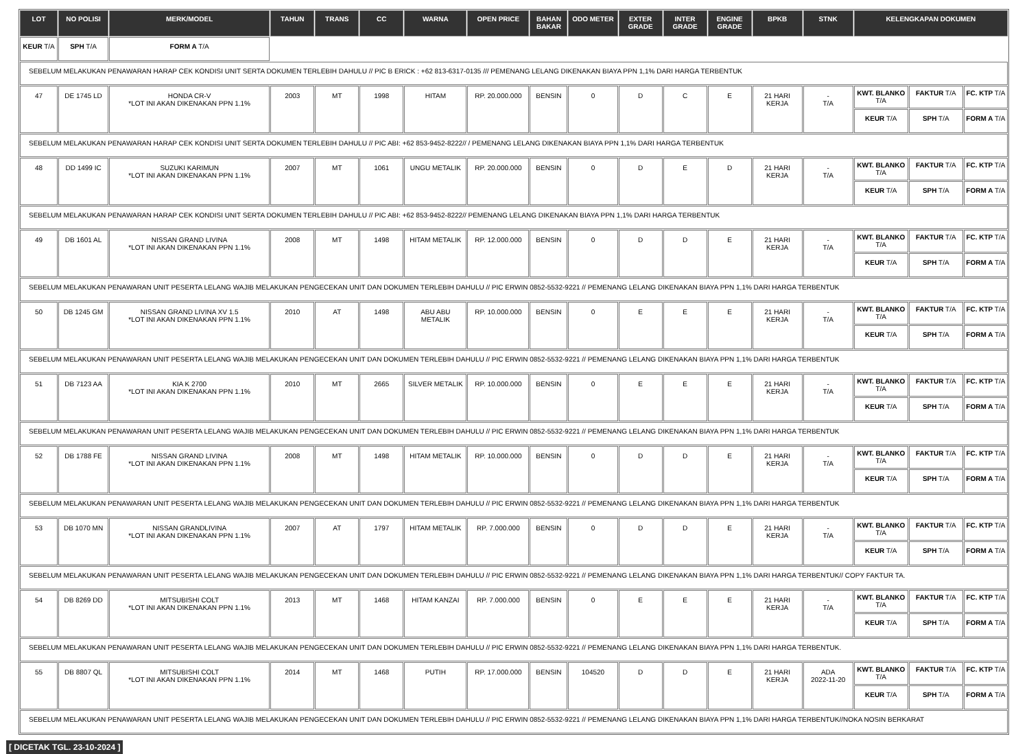| LOT | NO POLISI | MERK/MODEL | TAHUN | TRANS | CC | WARNA | OPEN PRICE | BAHAN BAKAR | ODO METER | EXTER GRADE | INTER GRADE | ENGINE GRADE | BPKB | STNK | KELENGKAPAN DOKUMEN | | |
| --- | --- | --- | --- | --- | --- | --- | --- | --- | --- | --- | --- | --- | --- | --- | --- | --- | --- |
| KEUR T/A | SPH T/A | FORM A T/A | | | | | | | | | | | | | | | |
| SEBELUM MELAKUKAN PENAWARAN HARAP CEK KONDISI UNIT SERTA DOKUMEN TERLEBIH DAHULU // PIC B ERICK : +62 813-6317-0135 /// PEMENANG LELANG DIKENAKAN BIAYA PPN 1,1% DARI HARGA TERBENTUK | | | | | | | | | | | | | | | | | |
| 47 | DE 1745 LD | HONDA CR-V *LOT INI AKAN DIKENAKAN PPN 1.1% | 2003 | MT | 1998 | HITAM | RP. 20.000.000 | BENSIN | 0 | D | C | E | 21 HARI KERJA | - T/A | KWT. BLANKO T/A | FAKTUR T/A | FC. KTP T/A |
| | | | | | | | | | | | | | | | KEUR T/A | SPH T/A | FORM A T/A |
| SEBELUM MELAKUKAN PENAWARAN HARAP CEK KONDISI UNIT SERTA DOKUMEN TERLEBIH DAHULU // PIC ABI: +62 853-9452-8222// / PEMENANG LELANG DIKENAKAN BIAYA PPN 1,1% DARI HARGA TERBENTUK | | | | | | | | | | | | | | | | | |
| 48 | DD 1499 IC | SUZUKI KARIMUN *LOT INI AKAN DIKENAKAN PPN 1.1% | 2007 | MT | 1061 | UNGU METALIK | RP. 20.000.000 | BENSIN | 0 | D | E | D | 21 HARI KERJA | - T/A | KWT. BLANKO T/A | FAKTUR T/A | FC. KTP T/A |
| | | | | | | | | | | | | | | | KEUR T/A | SPH T/A | FORM A T/A |
| SEBELUM MELAKUKAN PENAWARAN HARAP CEK KONDISI UNIT SERTA DOKUMEN TERLEBIH DAHULU // PIC ABI: +62 853-9452-8222// PEMENANG LELANG DIKENAKAN BIAYA PPN 1,1% DARI HARGA TERBENTUK | | | | | | | | | | | | | | | | | |
| 49 | DB 1601 AL | NISSAN GRAND LIVINA *LOT INI AKAN DIKENAKAN PPN 1.1% | 2008 | MT | 1498 | HITAM METALIK | RP. 12.000.000 | BENSIN | 0 | D | D | E | 21 HARI KERJA | - T/A | KWT. BLANKO T/A | FAKTUR T/A | FC. KTP T/A |
| | | | | | | | | | | | | | | | KEUR T/A | SPH T/A | FORM A T/A |
| SEBELUM MELAKUKAN PENAWARAN UNIT PESERTA LELANG WAJIB MELAKUKAN PENGECEKAN UNIT DAN DOKUMEN TERLEBIH DAHULU // PIC ERWIN 0852-5532-9221 // PEMENANG LELANG DIKENAKAN BIAYA PPN 1,1% DARI HARGA TERBENTUK | | | | | | | | | | | | | | | | | |
| 50 | DB 1245 GM | NISSAN GRAND LIVINA XV 1.5 *LOT INI AKAN DIKENAKAN PPN 1.1% | 2010 | AT | 1498 | ABU ABU METALIK | RP. 10.000.000 | BENSIN | 0 | E | E | E | 21 HARI KERJA | - T/A | KWT. BLANKO T/A | FAKTUR T/A | FC. KTP T/A |
| | | | | | | | | | | | | | | | KEUR T/A | SPH T/A | FORM A T/A |
| SEBELUM MELAKUKAN PENAWARAN UNIT PESERTA LELANG WAJIB MELAKUKAN PENGECEKAN UNIT DAN DOKUMEN TERLEBIH DAHULU // PIC ERWIN 0852-5532-9221 // PEMENANG LELANG DIKENAKAN BIAYA PPN 1,1% DARI HARGA TERBENTUK | | | | | | | | | | | | | | | | | |
| 51 | DB 7123 AA | KIA K 2700 *LOT INI AKAN DIKENAKAN PPN 1.1% | 2010 | MT | 2665 | SILVER METALIK | RP. 10.000.000 | BENSIN | 0 | E | E | E | 21 HARI KERJA | - T/A | KWT. BLANKO T/A | FAKTUR T/A | FC. KTP T/A |
| | | | | | | | | | | | | | | | KEUR T/A | SPH T/A | FORM A T/A |
| SEBELUM MELAKUKAN PENAWARAN UNIT PESERTA LELANG WAJIB MELAKUKAN PENGECEKAN UNIT DAN DOKUMEN TERLEBIH DAHULU // PIC ERWIN 0852-5532-9221 // PEMENANG LELANG DIKENAKAN BIAYA PPN 1,1% DARI HARGA TERBENTUK | | | | | | | | | | | | | | | | | |
| 52 | DB 1788 FE | NISSAN GRAND LIVINA *LOT INI AKAN DIKENAKAN PPN 1.1% | 2008 | MT | 1498 | HITAM METALIK | RP. 10.000.000 | BENSIN | 0 | D | D | E | 21 HARI KERJA | - T/A | KWT. BLANKO T/A | FAKTUR T/A | FC. KTP T/A |
| | | | | | | | | | | | | | | | KEUR T/A | SPH T/A | FORM A T/A |
| SEBELUM MELAKUKAN PENAWARAN UNIT PESERTA LELANG WAJIB MELAKUKAN PENGECEKAN UNIT DAN DOKUMEN TERLEBIH DAHULU // PIC ERWIN 0852-5532-9221 // PEMENANG LELANG DIKENAKAN BIAYA PPN 1,1% DARI HARGA TERBENTUK | | | | | | | | | | | | | | | | | |
| 53 | DB 1070 MN | NISSAN GRANDLIVINA *LOT INI AKAN DIKENAKAN PPN 1.1% | 2007 | AT | 1797 | HITAM METALIK | RP. 7.000.000 | BENSIN | 0 | D | D | E | 21 HARI KERJA | - T/A | KWT. BLANKO T/A | FAKTUR T/A | FC. KTP T/A |
| | | | | | | | | | | | | | | | KEUR T/A | SPH T/A | FORM A T/A |
| SEBELUM MELAKUKAN PENAWARAN UNIT PESERTA LELANG WAJIB MELAKUKAN PENGECEKAN UNIT DAN DOKUMEN TERLEBIH DAHULU // PIC ERWIN 0852-5532-9221 // PEMENANG LELANG DIKENAKAN BIAYA PPN 1,1% DARI HARGA TERBENTUK// COPY FAKTUR TA. | | | | | | | | | | | | | | | | | |
| 54 | DB 8269 DD | MITSUBISHI COLT *LOT INI AKAN DIKENAKAN PPN 1.1% | 2013 | MT | 1468 | HITAM KANZAI | RP. 7.000.000 | BENSIN | 0 | E | E | E | 21 HARI KERJA | - T/A | KWT. BLANKO T/A | FAKTUR T/A | FC. KTP T/A |
| | | | | | | | | | | | | | | | KEUR T/A | SPH T/A | FORM A T/A |
| SEBELUM MELAKUKAN PENAWARAN UNIT PESERTA LELANG WAJIB MELAKUKAN PENGECEKAN UNIT DAN DOKUMEN TERLEBIH DAHULU // PIC ERWIN 0852-5532-9221 // PEMENANG LELANG DIKENAKAN BIAYA PPN 1,1% DARI HARGA TERBENTUK. | | | | | | | | | | | | | | | | | |
| 55 | DB 8807 QL | MITSUBISHI COLT *LOT INI AKAN DIKENAKAN PPN 1.1% | 2014 | MT | 1468 | PUTIH | RP. 17.000.000 | BENSIN | 104520 | D | D | E | 21 HARI KERJA | ADA 2022-11-20 | KWT. BLANKO T/A | FAKTUR T/A | FC. KTP T/A |
| | | | | | | | | | | | | | | | KEUR T/A | SPH T/A | FORM A T/A |
| SEBELUM MELAKUKAN PENAWARAN UNIT PESERTA LELANG WAJIB MELAKUKAN PENGECEKAN UNIT DAN DOKUMEN TERLEBIH DAHULU // PIC ERWIN 0852-5532-9221 // PEMENANG LELANG DIKENAKAN BIAYA PPN 1,1% DARI HARGA TERBENTUK//NOKA NOSIN BERKARAT | | | | | | | | | | | | | | | | | |
[ DICETAK TGL. 23-10-2024 ]